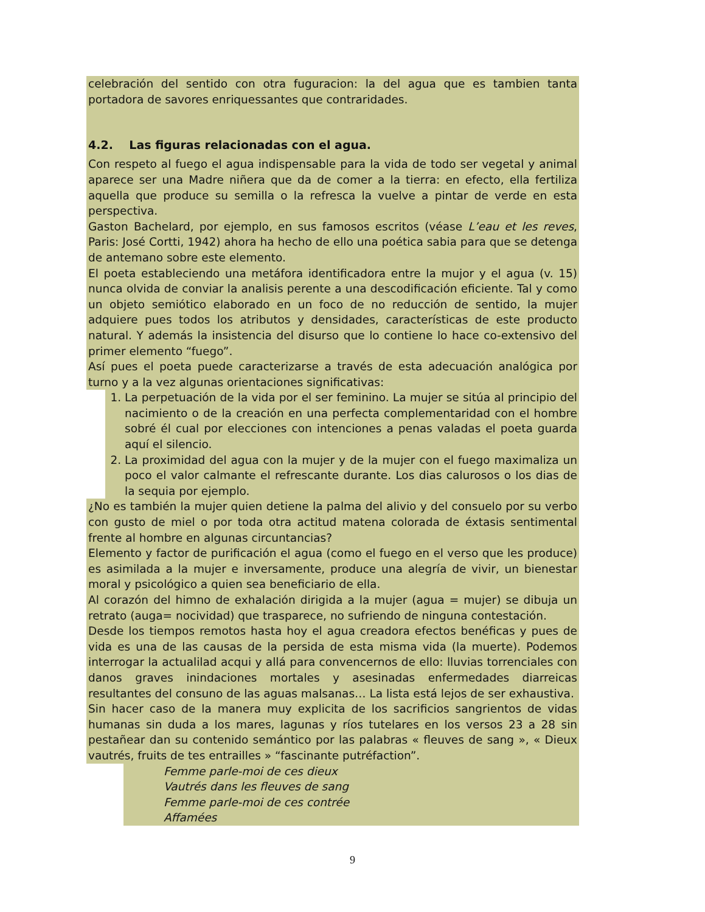celebración del sentido con otra fuguracion: la del agua que es tambien tanta portadora de savores enriquessantes que contraridades.
4.2. Las figuras relacionadas con el agua.
Con respeto al fuego el agua indispensable para la vida de todo ser vegetal y animal aparece ser una Madre niñera que da de comer a la tierra: en efecto, ella fertiliza aquella que produce su semilla o la refresca la vuelve a pintar de verde en esta perspectiva.
Gaston Bachelard, por ejemplo, en sus famosos escritos (véase L’eau et les reves, Paris: José Cortti, 1942) ahora ha hecho de ello una poética sabia para que se detenga de antemano sobre este elemento.
El poeta estableciendo una metáfora identificadora entre la mujor y el agua (v. 15) nunca olvida de conviar la analisis perente a una descodificación eficiente. Tal y como un objeto semiótico elaborado en un foco de no reducción de sentido, la mujer adquiere pues todos los atributos y densidades, características de este producto natural. Y además la insistencia del disurso que lo contiene lo hace co-extensivo del primer elemento “fuego”.
Así pues el poeta puede caracterizarse a través de esta adecuación analógica por turno y a la vez algunas orientaciones significativas:
1. La perpetuación de la vida por el ser feminino. La mujer se sitúa al principio del nacimiento o de la creación en una perfecta complementaridad con el hombre sobré él cual por elecciones con intenciones a penas valadas el poeta guarda aquí el silencio.
2. La proximidad del agua con la mujer y de la mujer con el fuego maximaliza un poco el valor calmante el refrescante durante. Los dias calurosos o los dias de la sequia por ejemplo.
¿No es también la mujer quien detiene la palma del alivio y del consuelo por su verbo con gusto de miel o por toda otra actitud matena colorada de éxtasis sentimental frente al hombre en algunas circuntancias?
Elemento y factor de purificación el agua (como el fuego en el verso que les produce) es asimilada a la mujer e inversamente, produce una alegría de vivir, un bienestar moral y psicológico a quien sea beneficiario de ella.
Al corazón del himno de exhalación dirigida a la mujer (agua = mujer) se dibuja un retrato (auga= nocividad) que trasparece, no sufriendo de ninguna contestación.
Desde los tiempos remotos hasta hoy el agua creadora efectos benéficas y pues de vida es una de las causas de la persida de esta misma vida (la muerte). Podemos interrogar la actualilad acqui y allá para convencernos de ello: lluvias torrenciales con danos graves inindaciones mortales y asesinadas enfermedades diarreicas resultantes del consuno de las aguas malsanas… La lista está lejos de ser exhaustiva.
Sin hacer caso de la manera muy explicita de los sacrificios sangrientos de vidas humanas sin duda a los mares, lagunas y ríos tutelares en los versos 23 a 28 sin pestañear dan su contenido semántico por las palabras « fleuves de sang », « Dieux vautrés, fruits de tes entrailles » “fascinante putréfaction”.
Femme parle-moi de ces dieux
Vautrés dans les fleuves de sang
Femme parle-moi de ces contrée
Affamées
9